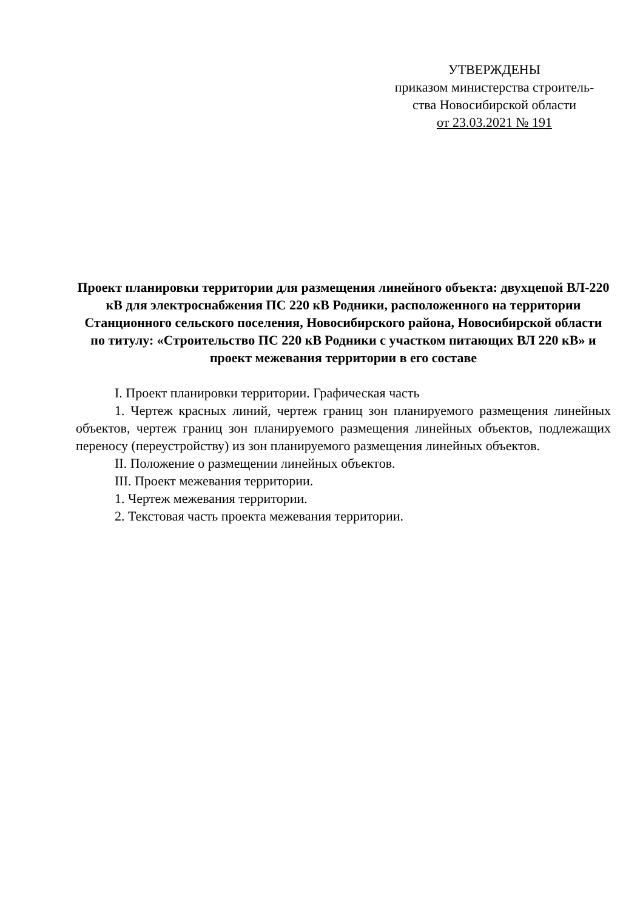УТВЕРЖДЕНЫ
приказом министерства строитель-
ства Новосибирской области
от 23.03.2021 № 191
Проект планировки территории для размещения линейного объекта: двухцепой ВЛ-220 кВ для электроснабжения ПС 220 кВ Родники, расположенного на территории Станционного сельского поселения, Новосибирского района, Новосибирской области по титулу: «Строительство ПС 220 кВ Родники с участком питающих ВЛ 220 кВ» и проект межевания территории в его составе
I. Проект планировки территории. Графическая часть
1. Чертеж красных линий, чертеж границ зон планируемого размещения линейных объектов, чертеж границ зон планируемого размещения линейных объектов, подлежащих переносу (переустройству) из зон планируемого размещения линейных объектов.
II. Положение о размещении линейных объектов.
III. Проект межевания территории.
1. Чертеж межевания территории.
2. Текстовая часть проекта межевания территории.